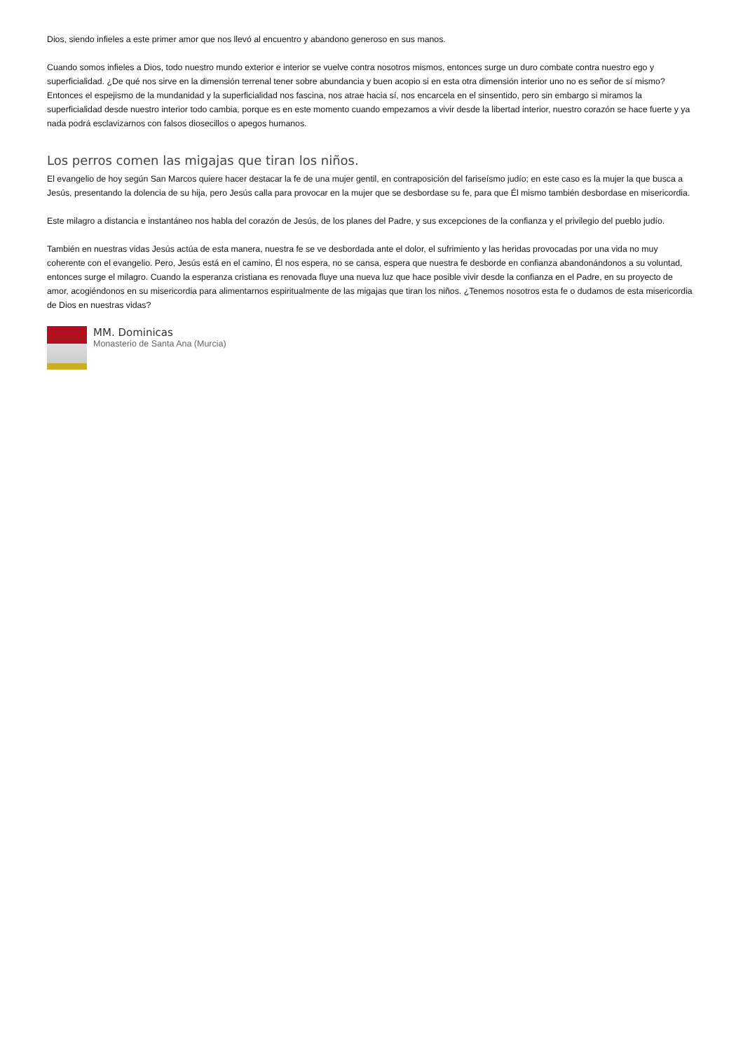Dios, siendo infieles a este primer amor que nos llevó al encuentro y abandono generoso en sus manos.
Cuando somos infieles a Dios, todo nuestro mundo exterior e interior se vuelve contra nosotros mismos, entonces surge un duro combate contra nuestro ego y superficialidad. ¿De qué nos sirve en la dimensión terrenal tener sobre abundancia y buen acopio si en esta otra dimensión interior uno no es señor de sí mismo? Entonces el espejismo de la mundanidad y la superficialidad nos fascina, nos atrae hacia sí, nos encarcela en el sinsentido, pero sin embargo si miramos la superficialidad desde nuestro interior todo cambia, porque es en este momento cuando empezamos a vivir desde la libertad interior, nuestro corazón se hace fuerte y ya nada podrá esclavizarnos con falsos diosecillos o apegos humanos.
Los perros comen las migajas que tiran los niños.
El evangelio de hoy según San Marcos quiere hacer destacar la fe de una mujer gentil, en contraposición del fariseísmo judío; en este caso es la mujer la que busca a Jesús, presentando la dolencia de su hija, pero Jesús calla para provocar en la mujer que se desbordase su fe, para que Él mismo también desbordase en misericordia.
Este milagro a distancia e instantáneo nos habla del corazón de Jesús, de los planes del Padre, y sus excepciones de la confianza y el privilegio del pueblo judío.
También en nuestras vidas Jesús actúa de esta manera, nuestra fe se ve desbordada ante el dolor, el sufrimiento y las heridas provocadas por una vida no muy coherente con el evangelio. Pero, Jesús está en el camino, Él nos espera, no se cansa, espera que nuestra fe desborde en confianza abandonándonos a su voluntad, entonces surge el milagro. Cuando la esperanza cristiana es renovada fluye una nueva luz que hace posible vivir desde la confianza en el Padre, en su proyecto de amor, acogiéndonos en su misericordia para alimentarnos espiritualmente de las migajas que tiran los niños. ¿Tenemos nosotros esta fe o dudamos de esta misericordia de Dios en nuestras vidas?
MM. Dominicas
Monasterio de Santa Ana (Murcia)